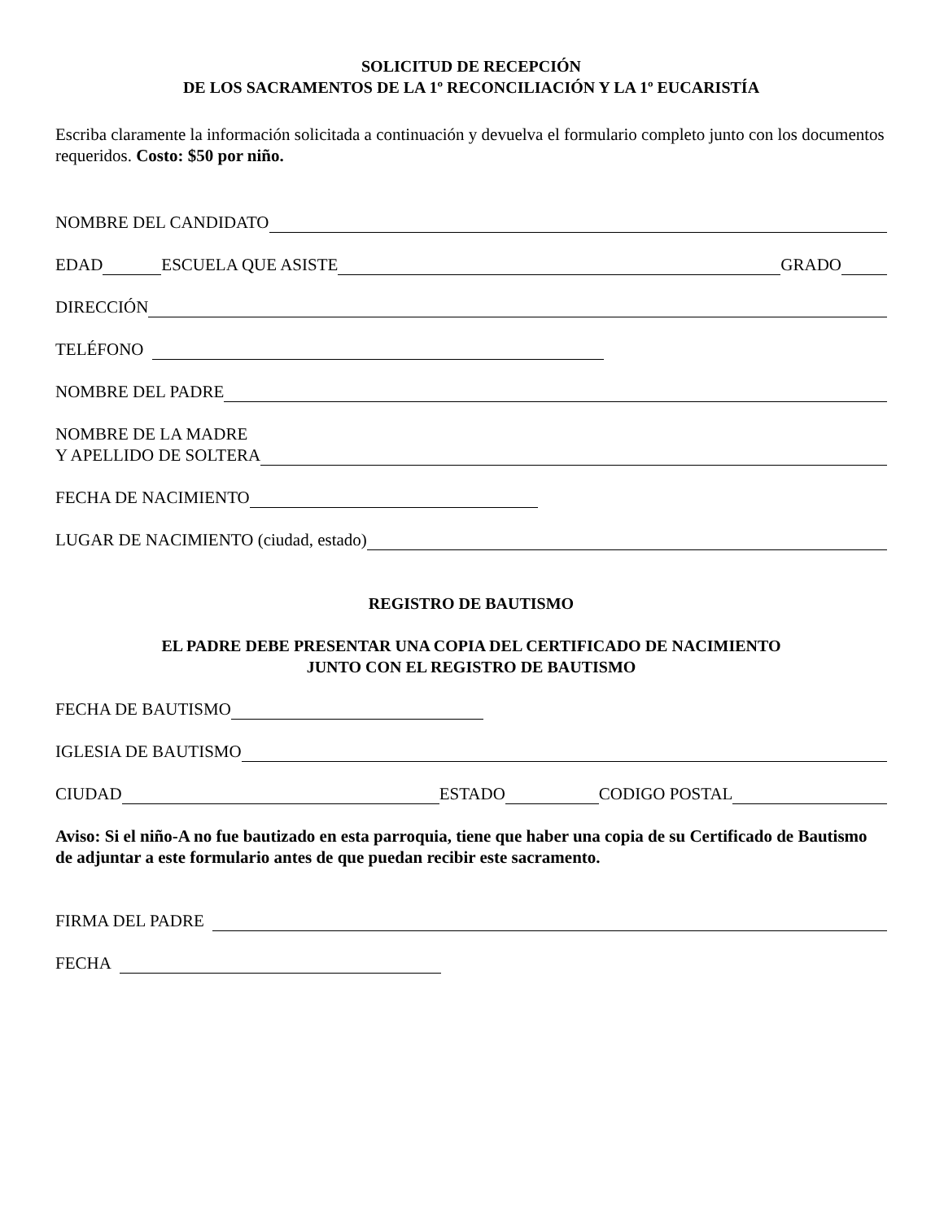SOLICITUD DE RECEPCIÓN
DE LOS SACRAMENTOS DE LA 1º RECONCILIACIÓN Y LA 1º EUCARISTÍA
Escriba claramente la información solicitada a continuación y devuelva el formulario completo junto con los documentos requeridos. Costo: $50 por niño.
NOMBRE DEL CANDIDATO
EDAD ESCUELA QUE ASISTE GRADO
DIRECCIÓN
TELÉFONO
NOMBRE DEL PADRE
NOMBRE DE LA MADRE
Y APELLIDO DE SOLTERA
FECHA DE NACIMIENTO
LUGAR DE NACIMIENTO (ciudad, estado)
REGISTRO DE BAUTISMO
EL PADRE DEBE PRESENTAR UNA COPIA DEL CERTIFICADO DE NACIMIENTO
JUNTO CON EL REGISTRO DE BAUTISMO
FECHA DE BAUTISMO
IGLESIA DE BAUTISMO
CIUDAD ESTADO CODIGO POSTAL
Aviso: Si el niño-A no fue bautizado en esta parroquia, tiene que haber una copia de su Certificado de Bautismo de adjuntar a este formulario antes de que puedan recibir este sacramento.
FIRMA DEL PADRE
FECHA